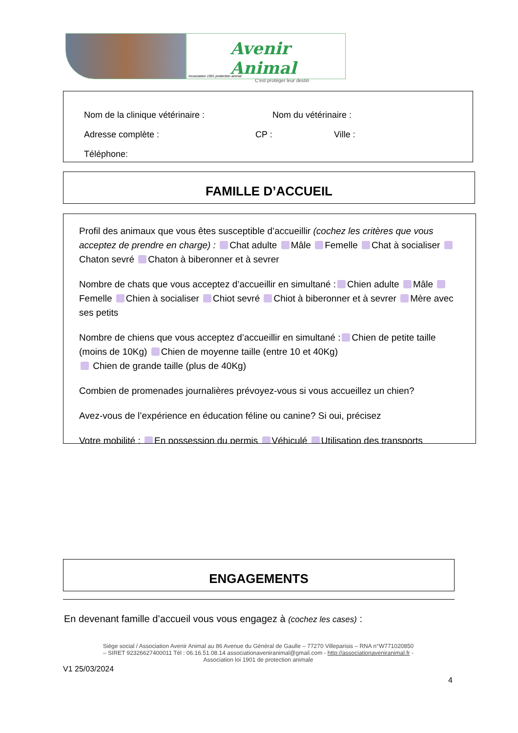Avenir Animal
C'est protéger leur destin
Association 1901 protection animal
Nom de la clinique vétérinaire : Nom du vétérinaire :
Adresse complète : CP : Ville :
Téléphone:
FAMILLE D’ACCUEIL
Profil des animaux que vous êtes susceptible d’accueillir (cochez les critères que vous acceptez de prendre en charge) : Chat adulte Mâle Femelle Chat à socialiser Chaton sevré Chaton à biberonner et à sevrer
Nombre de chats que vous acceptez d’accueillir en simultané : Chien adulte Mâle Femelle Chien à socialiser Chiot sevré Chiot à biberonner et à sevrer Mère avec ses petits
Nombre de chiens que vous acceptez d’accueillir en simultané : Chien de petite taille (moins de 10Kg) Chien de moyenne taille (entre 10 et 40Kg)
Chien de grande taille (plus de 40Kg)
Combien de promenades journalières prévoyez-vous si vous accueillez un chien?
Avez-vous de l’expérience en éducation féline ou canine? Si oui, précisez
Votre mobilité : En possession du permis Véhiculé Utilisation des transports
ENGAGEMENTS
En devenant famille d’accueil vous vous engagez à (cochez les cases) :
Siège social / Association Avenir Animal au 86 Avenue du Général de Gaulle – 77270 Villeparisis – RNA n°W771020850
– SIRET 92326627400011 Tél : 06.16.51.08.14 associationaveniranimal@gmail.com - http://associationaveniranimal.fr -
Association loi 1901 de protection animale
V1 25/03/2024
4